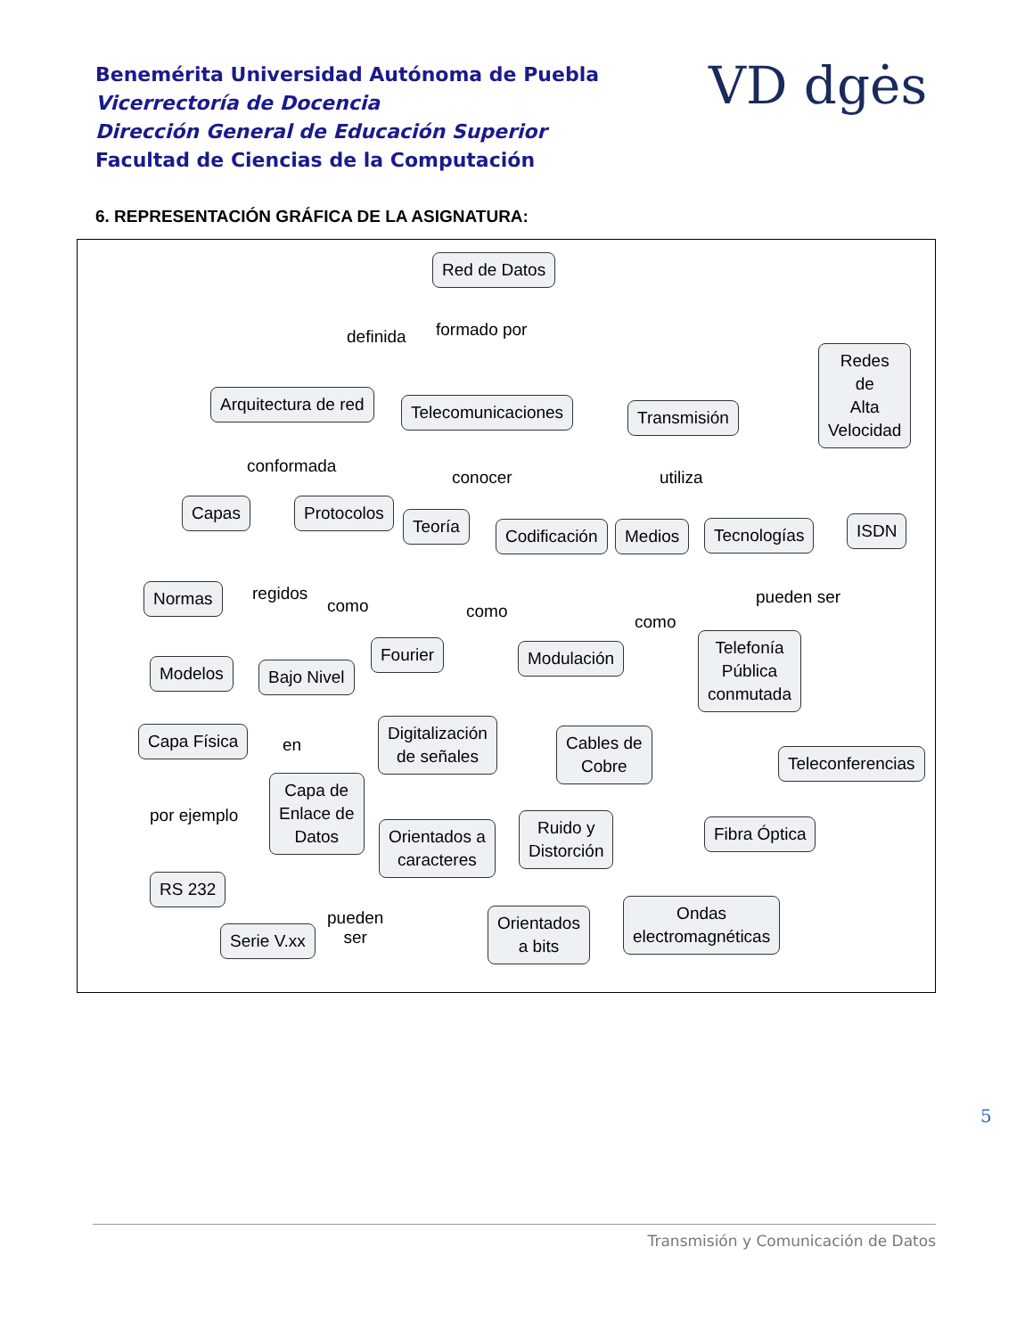Benemérita Universidad Autónoma de Puebla
Vicerrectoría de Docencia
Dirección General de Educación Superior
Facultad de Ciencias de la Computación
VD dgės
6. REPRESENTACIÓN GRÁFICA DE LA ASIGNATURA:
Red de Datos
definida formado por
Arquitectura de red Telecomunicaciones Transmisión
Redes
de
Alta
Velocidad
conformada
conocer utiliza
Capas Protocolos
Teoría Codificación Medios Tecnologías ISDN
Normas regidos
como como
como
pueden ser
Modelos Bajo Nivel
Fourier Modulación
Telefonía
Pública
conmutada
Capa Física
en
Digitalización
de señales
Cables de
Cobre
Teleconferencias
por ejemplo
Capa de
Enlace de
Datos
Orientados a
caracteres
Ruido y
Distorción
Fibra Óptica
RS 232
Serie V.xx
pueden
ser
Orientados
a bits
Ondas
electromagnéticas
5
Transmisión y Comunicación de Datos